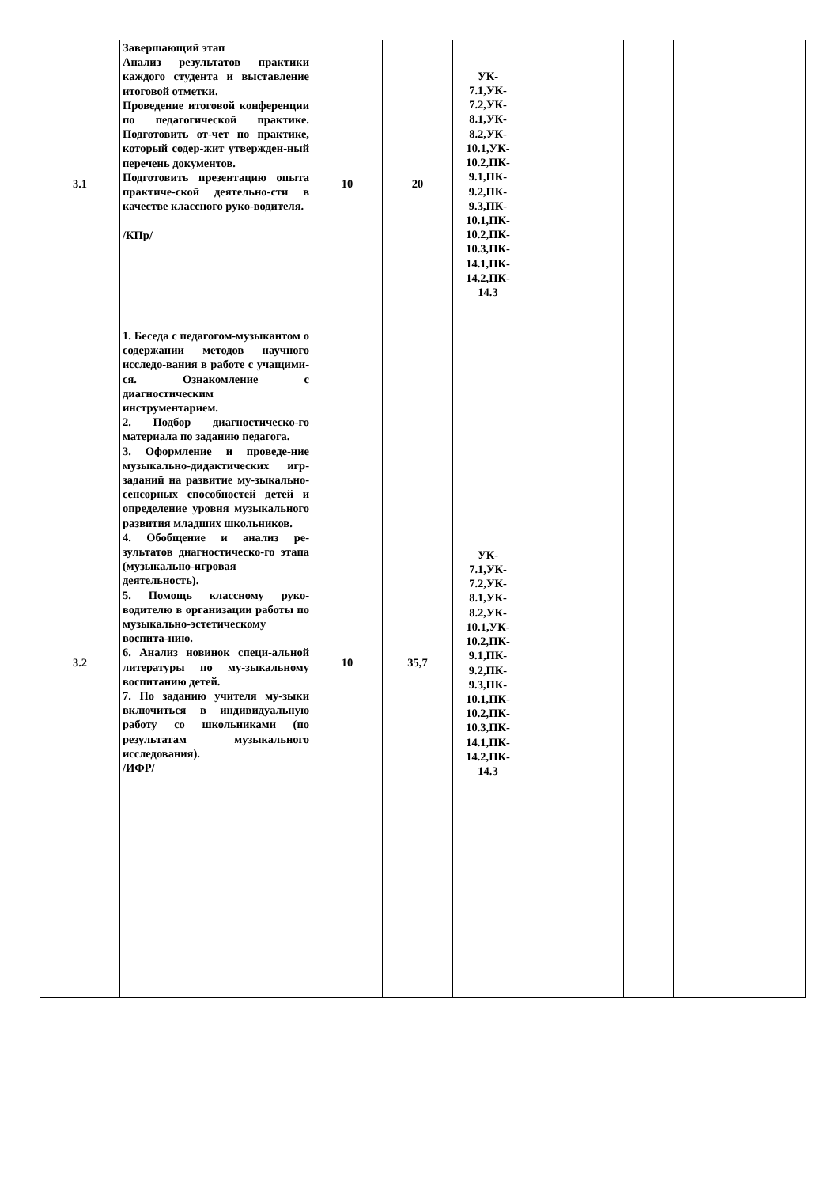| 3.1 | Завершающий этап Анализ результатов практики каждого студента и выставление итоговой отметки. Проведение итоговой конференции по педагогической практике. Подготовить от-чет по практике, который содер-жит утвержден-ный перечень документов. Подготовить презентацию опыта практиче-ской деятельно-сти в качестве классного руко-водителя. /КПр/ | 10 | 20 | УК- 7.1,УК- 7.2,УК- 8.1,УК- 8.2,УК- 10.1,УК- 10.2,ПК- 9.1,ПК- 9.2,ПК- 9.3,ПК- 10.1,ПК- 10.2,ПК- 10.3,ПК- 14.1,ПК- 14.2,ПК- 14.3 | | | |
| 3.2 | 1. Беседа с педагогом-музыкантом о содержании методов научного исследо-вания в работе с учащими-ся. Ознакомление с диагностическим инструментарием. 2. Подбор диагностическо-го материала по заданию педагога. 3. Оформление и проведе-ние музыкально-дидактических игр-заданий на развитие му-зыкально-сенсорных способностей детей и определение уровня музыкального развития младших школьников. 4. Обобщение и анализ ре-зультатов диагностическо-го этапа (музыкально-игровая деятельность). 5. Помощь классному руко-водителю в организации работы по музыкально-эстетическому воспита-нию. 6. Анализ новинок специ-альной литературы по му-зыкальному воспитанию детей. 7. По заданию учителя му-зыки включиться в индивидуальную работу со школьниками (по результатам музыкального исследования). /ИФР/ | 10 | 35,7 | УК- 7.1,УК- 7.2,УК- 8.1,УК- 8.2,УК- 10.1,УК- 10.2,ПК- 9.1,ПК- 9.2,ПК- 9.3,ПК- 10.1,ПК- 10.2,ПК- 10.3,ПК- 14.1,ПК- 14.2,ПК- 14.3 | | | |